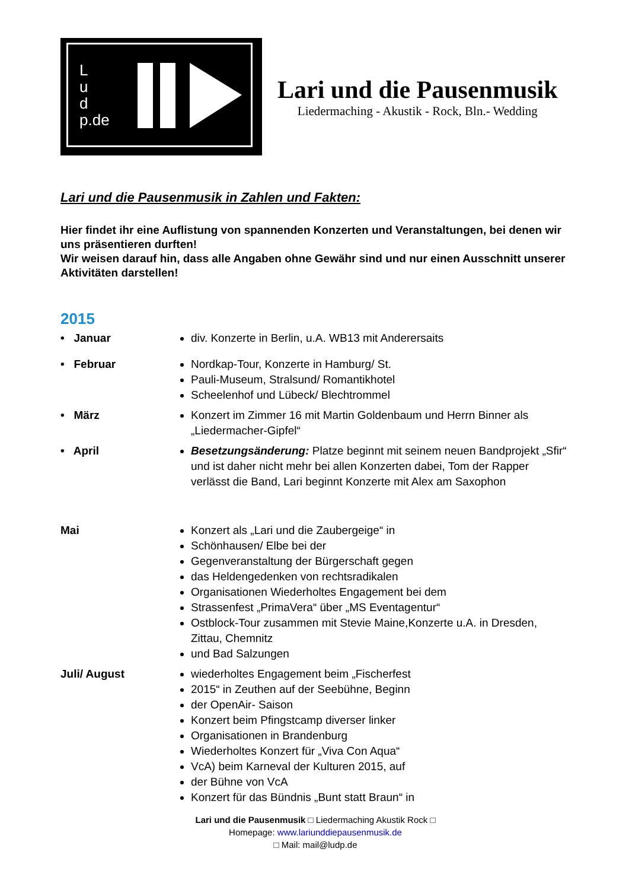L
u
d
p.de
Lari und die Pausenmusik
Liedermaching - Akustik - Rock, Bln.- Wedding
Lari und die Pausenmusik in Zahlen und Fakten:
Hier findet ihr eine Auflistung von spannenden Konzerten und Veranstaltungen, bei denen wir uns präsentieren durften!
Wir weisen darauf hin, dass alle Angaben ohne Gewähr sind und nur einen Ausschnitt unserer Aktivitäten darstellen!
2015
• Januar div. Konzerte in Berlin, u.A. WB13 mit Anderersaits
• Februar Nordkap-Tour, Konzerte in Hamburg/ St.
Pauli-Museum, Stralsund/ Romantikhotel
Scheelenhof und Lübeck/ Blechtrommel
• März Konzert im Zimmer 16 mit Martin Goldenbaum und Herrn Binner als „Liedermacher-Gipfel“
• April Besetzungsänderung: Platze beginnt mit seinem neuen Bandprojekt „Sfir“ und ist daher nicht mehr bei allen Konzerten dabei, Tom der Rapper verlässt die Band, Lari beginnt Konzerte mit Alex am Saxophon
Mai Konzert als „Lari und die Zaubergeige“ in
Schönhausen/ Elbe bei der
Gegenveranstaltung der Bürgerschaft gegen
das Heldengedenken von rechtsradikalen
Organisationen Wiederholtes Engagement bei dem
Strassenfest „PrimaVera“ über „MS Eventagentur“
Ostblock-Tour zusammen mit Stevie Maine,Konzerte u.A. in Dresden, Zittau, Chemnitz
und Bad Salzungen
Juli/ August wiederholtes Engagement beim „Fischerfest
2015“ in Zeuthen auf der Seebühne, Beginn
der OpenAir- Saison
Konzert beim Pfingstcamp diverser linker
Organisationen in Brandenburg
Wiederholtes Konzert für „Viva Con Aqua“
VcA) beim Karneval der Kulturen 2015, auf
der Bühne von VcA
Konzert für das Bündnis „Bunt statt Braun“ in
Lari und die Pausenmusik □ Liedermaching Akustik Rock □
Homepage: www.lariunddiepausenmusik.de
□ Mail: mail@ludp.de